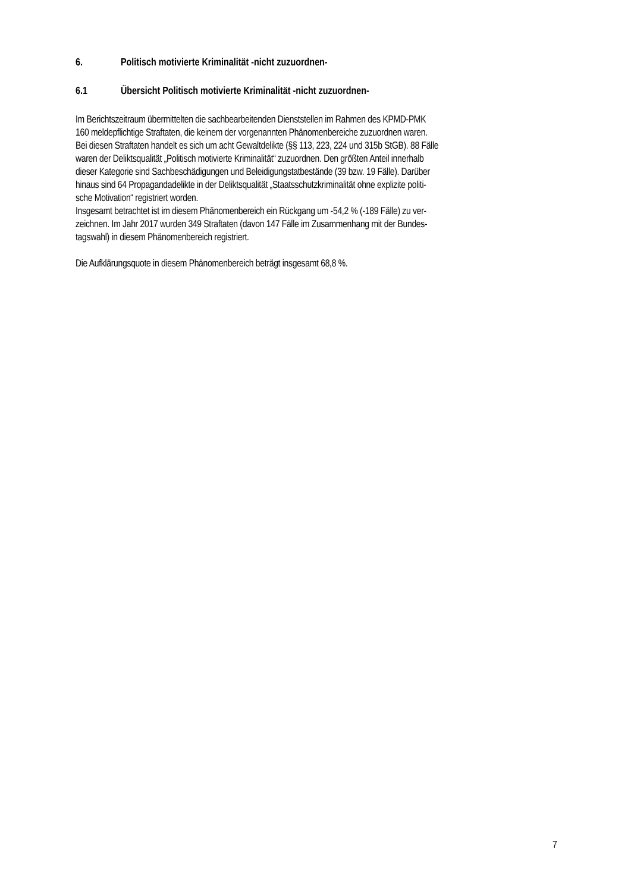6. Politisch motivierte Kriminalität -nicht zuzuordnen-
6.1 Übersicht Politisch motivierte Kriminalität -nicht zuzuordnen-
Im Berichtszeitraum übermittelten die sachbearbeitenden Dienststellen im Rahmen des KPMD-PMK
160 meldepflichtige Straftaten, die keinem der vorgenannten Phänomenbereiche zuzuordnen waren.
Bei diesen Straftaten handelt es sich um acht Gewaltdelikte (§§ 113, 223, 224 und 315b StGB). 88 Fälle
waren der Deliktsqualität „Politisch motivierte Kriminalität“ zuzuordnen. Den größten Anteil innerhalb
dieser Kategorie sind Sachbeschädigungen und Beleidigungstatbestände (39 bzw. 19 Fälle). Darüber
hinaus sind 64 Propagandadelikte in der Deliktsqualität „Staatsschutzkriminalität ohne explizite politi-
sche Motivation“ registriert worden.
Insgesamt betrachtet ist im diesem Phänomenbereich ein Rückgang um -54,2 % (-189 Fälle) zu ver-
zeichnen. Im Jahr 2017 wurden 349 Straftaten (davon 147 Fälle im Zusammenhang mit der Bundes-
tagswahl) in diesem Phänomenbereich registriert.
Die Aufklärungsquote in diesem Phänomenbereich beträgt insgesamt 68,8 %.
7